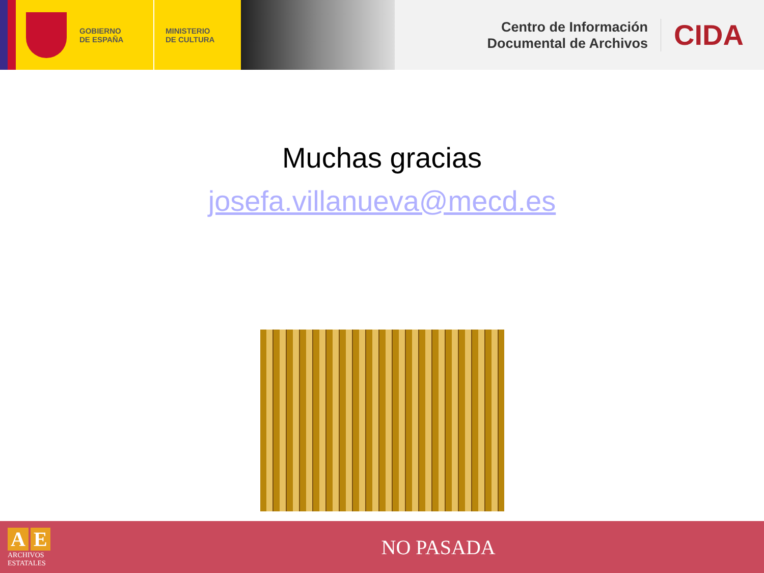GOBIERNO
DE ESPAÑA
MINISTERIO
DE CULTURA
Centro de Información
Documental de Archivos
CIDA
Muchas gracias
josefa.villanueva@mecd.es
A E
ARCHIVOS
ESTATALES
NO PASADA